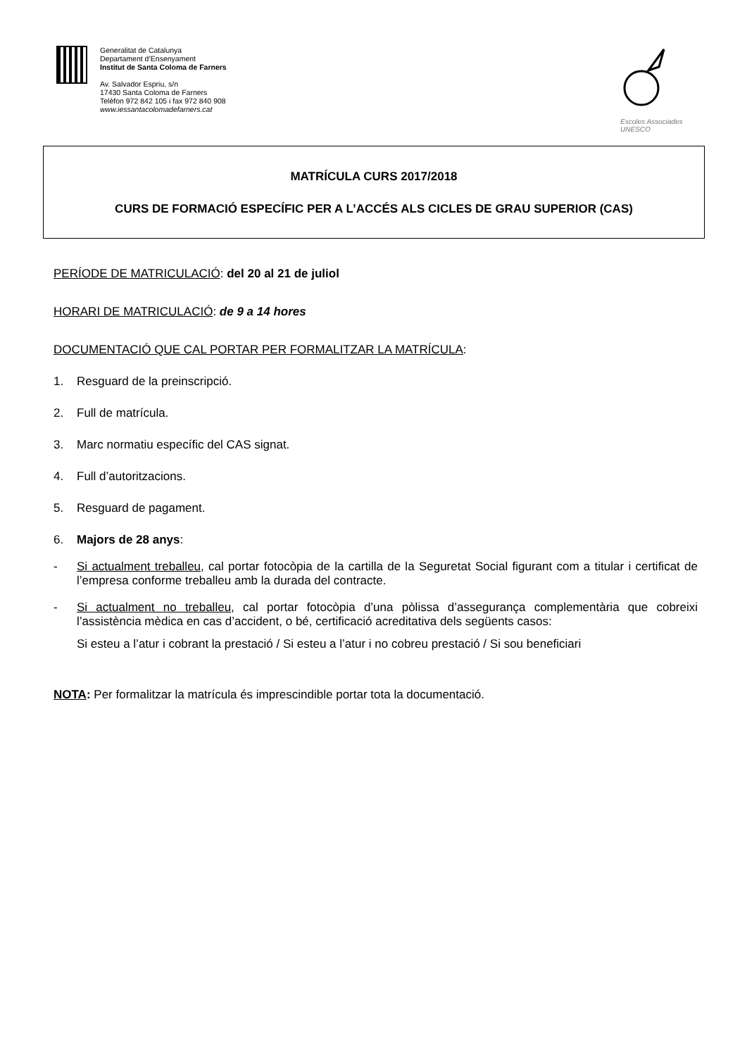Generalitat de Catalunya
Departament d’Ensenyament
Institut de Santa Coloma de Farners
Av. Salvador Espriu, s/n
17430 Santa Coloma de Farners
Telèfon 972 842 105 i fax 972 840 908
www.iessantacolomadefarners.cat
Escoles Associades
UNESCO
MATRÍCULA CURS 2017/2018
CURS DE FORMACIÓ ESPECÍFIC PER A L’ACCÉS ALS CICLES DE GRAU SUPERIOR (CAS)
PERÍODE DE MATRICULACIÓ: del 20 al 21 de juliol
HORARI DE MATRICULACIÓ: de 9 a 14 hores
DOCUMENTACIÓ QUE CAL PORTAR PER FORMALITZAR LA MATRÍCULA:
1. Resguard de la preinscripció.
2. Full de matrícula.
3. Marc normatiu específic del CAS signat.
4. Full d’autoritzacions.
5. Resguard de pagament.
6. Majors de 28 anys:
- Si actualment treballeu, cal portar fotocòpia de la cartilla de la Seguretat Social figurant com a titular i certificat de l’empresa conforme treballeu amb la durada del contracte.
- Si actualment no treballeu, cal portar fotocòpia d’una pòlissa d’assegurança complementària que cobreixi l’assistència mèdica en cas d’accident, o bé, certificació acreditativa dels següents casos:
Si esteu a l’atur i cobrant la prestació / Si esteu a l’atur i no cobreu prestació / Si sou beneficiari
NOTA: Per formalitzar la matrícula és imprescindible portar tota la documentació.